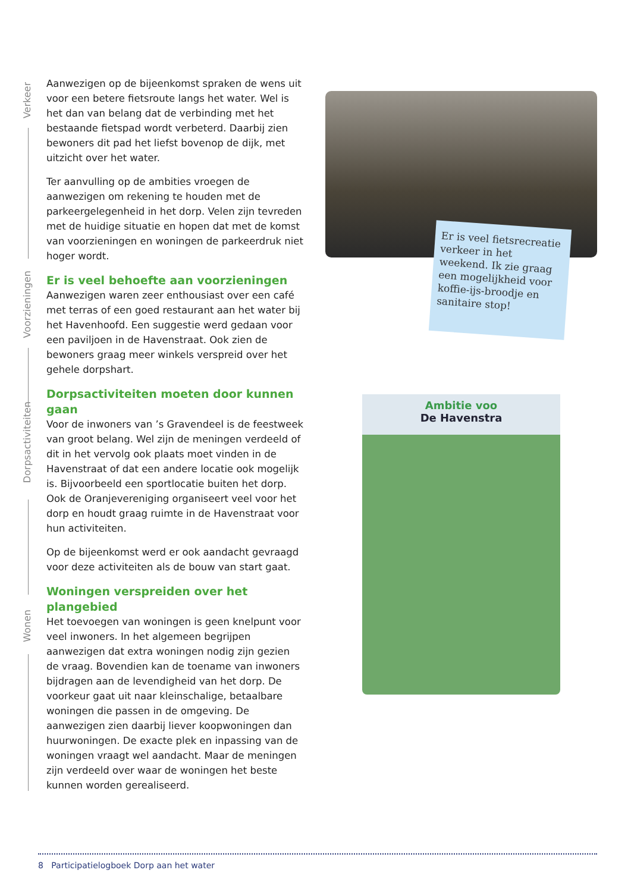Verkeer
Voorzieningen
Dorpsactiviteiten
Wonen
Aanwezigen op de bijeenkomst spraken de wens uit voor een betere fietsroute langs het water. Wel is het dan van belang dat de verbinding met het bestaande fietspad wordt verbeterd. Daarbij zien bewoners dit pad het liefst bovenop de dijk, met uitzicht over het water.
Ter aanvulling op de ambities vroegen de aanwezigen om rekening te houden met de parkeergelegenheid in het dorp. Velen zijn tevreden met de huidige situatie en hopen dat met de komst van voorzieningen en woningen de parkeerdruk niet hoger wordt.
Er is veel behoefte aan voorzieningen
Aanwezigen waren zeer enthousiast over een café met terras of een goed restaurant aan het water bij het Havenhoofd. Een suggestie werd gedaan voor een paviljoen in de Havenstraat. Ook zien de bewoners graag meer winkels verspreid over het gehele dorpshart.
Dorpsactiviteiten moeten door kunnen gaan
Voor de inwoners van ’s Gravendeel is de feestweek van groot belang. Wel zijn de meningen verdeeld of dit in het vervolg ook plaats moet vinden in de Havenstraat of dat een andere locatie ook mogelijk is. Bijvoorbeeld een sportlocatie buiten het dorp. Ook de Oranjevereniging organiseert veel voor het dorp en houdt graag ruimte in de Havenstraat voor hun activiteiten.
Op de bijeenkomst werd er ook aandacht gevraagd voor deze activiteiten als de bouw van start gaat.
Woningen verspreiden over het plangebied
Het toevoegen van woningen is geen knelpunt voor veel inwoners. In het algemeen begrijpen aanwezigen dat extra woningen nodig zijn gezien de vraag. Bovendien kan de toename van inwoners bijdragen aan de levendigheid van het dorp. De voorkeur gaat uit naar kleinschalige, betaalbare woningen die passen in de omgeving. De aanwezigen zien daarbij liever koopwoningen dan huurwoningen. De exacte plek en inpassing van de woningen vraagt wel aandacht. Maar de meningen zijn verdeeld over waar de woningen het beste kunnen worden gerealiseerd.
Er is veel fietsrecreatie verkeer in het weekend. Ik zie graag een mogelijkheid voor koffie-ijs-broodje en sanitaire stop!
Ambitie voo
De Havenstra
8 Participatielogboek Dorp aan het water